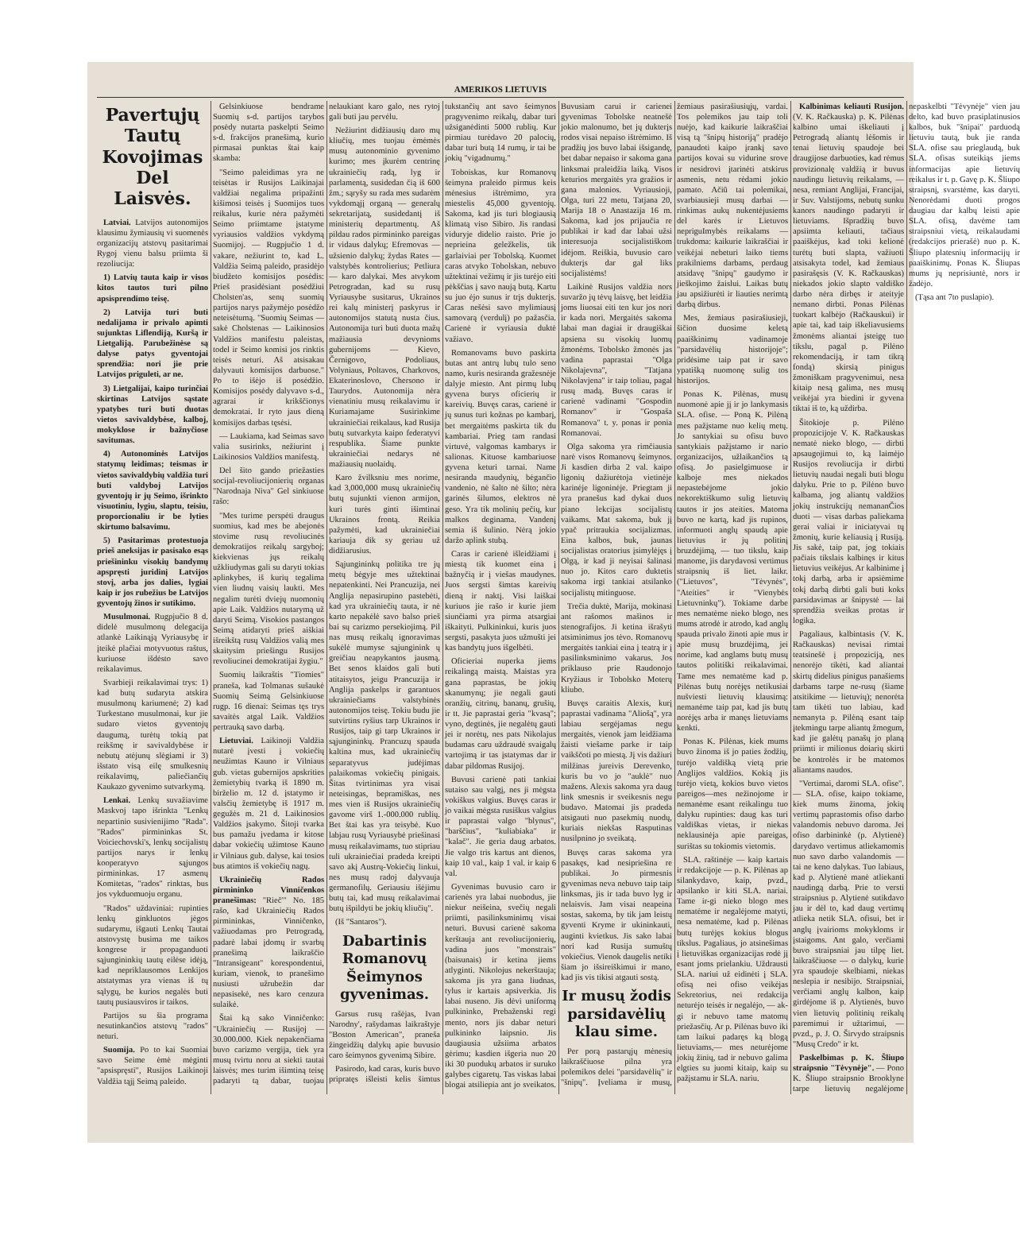AMERIKOS LIETUVIS
Pavertųjų Tautų Kovojimas Del Laisvės.
Latviai. Latvijos autonomijos klausimu žymiausių vi suomenės organizacijų atstovų pasitarimai Rygoj vienu balsu priimta ši rezoliucija:
1) Latvių tauta kaip ir visos kitos tautos turi pilno apsisprendimo teisę.
2) Latvija turi buti nedalijama ir privalo apimti sujunktas Liflendiją, Kuršą ir Lietgaliją. Parubežinėse są dalyse patys gyventojai sprendžia: nori jie prie Latvijos priguleti, ar ne.
3) Lietgalijai, kaipo turinčiai skirtinas Latvijos sąstate ypatybes turi buti duotas vietos savivaldybėse, kalboj, mokyklose ir bažnyčiose savitumas.
4) Autonominės Latvijos statymų leidimas; teismas ir vietos savivaldybių valdžia turi buti valdyboj Latvijos gyventojų ir jų Seimo, išrinkto visuotiniu, lygiu, slaptu, teisiu, proporcionaliu ir be lyties skirtumo balsavimu.
5) Pasitarimas protestuoja prieš aneksijas ir pasisako esąs priešininku visokių bandymų apspręsti juridinį Latvijos stovį, arba jos dalies, lygiai kaip ir jos rubežius be Latvijos gyventojų žinos ir sutikimo.
Musulmonai. Rugpjučio 8 d. didelė musulmonų delegacija atlankė Laikinąją Vyriausybę ir įteikė plačiai motyvuotus raštus, kuriuose išdėsto savo reikalavimus.
Svarbieji reikalavimai trys: 1) kad butų sudaryta atskira musulmonų kariumenė; 2) kad Turkestano musulmonai, kur jie sudaro vietos gyventojų daugumą, turėtų tokią pat reikšmę ir savivaldybėse ir nebutų atėjunų slėgiami ir 3) išstato visą eilę smulkesnių reikalavimų, paliečiančių Kaukazo gyvenimo sutvarkymą.
Lenkai. Lenkų suvažiavime Maskvoj tapo išrinkta "Lenkų nepartinio susivienijimo "Rada". "Rados" pirmininkas St. Voiciechovski's, lenkų socijalistų partijos narys ir lenkų kooperatyvo sąjungos pirmininkas. 17 asmenų Komitetas, "rados" rinktas, bus jos vykduomuoju organu.
"Rados" uždaviniai: rupinties lenkų ginkluotos jėgos sudarymu, išgauti Lenkų Tautai atstovystę busima me taikos kongrese ir propaganduoti sąjungininkių tautų eilėse idėją, kad nepriklausomos Lenkijos atstatymas yra vienas iš tų sąlygų, be kurios negalės buti tautų pusiausviros ir taikos.
Partijos su šia programa nesutinkančios atstovų "rados" neturi.
Suomija. Po to kai Suomiai savo Seime ėmė mėginti "apsispręsti", Rusijos Laikinoji Valdžia tąjį Seimą paleido.
Gelsinkiuose bendrame Suomių s-d. partijos tarybos posėdy nutarta paskelpti Seimo s-d. frakcijos pranešimą, kurio pirmasai punktas štai kaip skamba:
"Seimo paleidimas yra ne teisėtas ir Rusijos Laikinajai valdžiai negalima pripažinti kišimosi teisės į Suomijos tuos reikalus, kurie nėra pažymėti Seimo priimtame įstatyme vyriausios valdžios vykdymą Suomijoj. — Rugpjučio 1 d. vakare, nežiurint to, kad L. Valdžia Seimą paleido, prasidėjo biudžeto komisijos posėdis: Prieš prasidėsiant posėdžiui Cholsten'as, senų suomių partijos narys pažymėjo posėdžo neteisėtumą. "Suomių Seimas — sakė Cholstenas — Laikinosios Valdžios manifestu paleistas, todel ir Seimo komisi jos rinktis teisės neturi. Aš atsisakau dalyvauti komisijos darbuose." Po to išėjo iš posėdžio. Komisijos posėdy dalyvavo s-d., agrarai ir krikščionys demokratai. Ir ryto jaus dieną komisijos darbas tęsėsi.
— Laukiama, kad Seimas savo valia susirinks, nežiurint į Laikinosios Valdžios manifestą.
Del šito gando priežasties socijal-revoliucijonierių organas "Narodnaja Niva" Gel sinkiuose rašo:
"Mes turime perspėti draugus suomius, kad mes be abejonės stovime rusų revoliucinės demokratijos reikalų sargyboj; kiekvienas jųs reikalų užkliudymas gali su daryti tokias aplinkybes, iš kurių tegalima vien liudnų vaisių laukti. Mes negalim turėti dviejų nuomonių apie Laik. Valdžios nutarymą už daryti Seimą. Visokios pastangos Seimą atidaryti prieš aiškiai išreikštą rusų Valdžios valią mes skaitysim priešingu Rusijos revoliucinei demokratijai žygiu."
Suomių laikraštis "Tiomies" praneša, kad Tolmanas sušaukė Suomių Seimą Gelsinkiuose rugp. 16 dienai: Seimas tęs trys savaitės atgal Laik. Valdžios pertrauką savo darbą.
Lietuviai. Laikinoji Valdžia nutarė įvesti į vokiečių neužimtas Kauno ir Vilniaus gub. vietas gubernijos apskrities žemietybių tvarką iš 1890 m. birželio m. 12 d. įstatymo ir valsčių žemietybę iš 1917 m. gegužės m. 21 d. Laikinosios Valdžios įsakymo. Šitoji tvarka bus pamažu įvedama ir kitose dabar vokiečių užimtose Kauno ir Vilniaus gub. dalyse, kai tosios bus atimtos iš vokiečių nagų.
Ukrainiečių Rados pirmininko Vinničenkos pranešimas: "Riečʹ" No. 185 rašo, kad Ukrainiečių Rados pirmininkas, Vinničenko, važiuodamas pro Petrogradą, padarė labai įdomų ir svarbų pranešimą laikraščio "Intransigeant" korespondentui, kuriam, vienok, to pranešimo nusiusti užrubežin dar nepasisekė, nes karo cenzura sulaikė.
Štai ką sako Vinničenko: "Ukrainiečių — Rusijoj — 30.000.000. Kiek nepakenčiama buvo carizmo vergija, tiek yra musų tvirtu noru at siekti tautai laisvės; mes turim išimtiną teisę padaryti tą dabar, tuojau nelaukiant karo galo, nes rytoj gali buti jau pervėlu.
Nežiurint didžiausių daro mų kliučių, mes tuojau ėmėmės musų autonominio gyvenimo kurimo; mes įkurėm centrinę ukrainiečių radą, lyg ir parlamentą, susidedan čią iš 600 žm.; sąryšy su rada mes sudarėm vykdomąjį organą — generalų sekretarijatą, susidedantį iš ministerių departmentų. Aš pildau rados pirmininko pareigas ir vidaus dalykų; Efremovas — užsienio dalykų; žydas Rates — valstybės kontrolierius; Petliura — karo dalykai. Mes atvykom Petrogradan, kad su rusų Vyriausybe susitarus, Ukrainos rei kalų ministerį paskyrus ir autonomijos statutą nusta čius. Autonomija turi buti duota mažų mažiausia devynioms gubernijoms — Kievo, Černigovo, Podoliaus, Volyniaus, Poltavos, Charkovos, Ekaterinoslovo, Chersono ir Taurydos. Autonomija nėra vienatiniu musų reikalavimu ir Kuriamajame Susirinkime ukrainiečiai reikalaus, kad Rusija butų sutvarkyta kaipo federatyvi respublika. Šiame punkte ukrainiečiai nedarys nė mažiausių nuolaidų.
Karo žvilksniu mes norime, kad 3,000,000 musų ukrainiečių butų sujunkti vienon armijon, kuri turės ginti išimtinai Ukrainos frontą. Reikia pažymėti, kad ukrainiečiai kariauja dik sy geriau už didžiarusius.
Sąjungininkų politika tre jų metų bėgyje mes užtektinai nepatenkinti. Nei Prancuzija, nei Anglija nepasirupino pastebėti, kad yra ukrainiečių tauta, ir nė karto nepakėlė savo balso prieš bai sų carizmo persekiojimą. Pil nas musų reikalų ignoravimas sukėlė mumyse sąjunginink ų greičiau neapykantos jausmą. Bet senos klaidos gali buti atitaisytos, jeigu Prancuzija ir Anglija paskelps ir garantuos ukrainiečiams valstybinės autonomijos teisę. Tokiu budu jie sutvirtins ryšius tarp Ukrainos ir Rusijos, taip gi tarp Ukrainos ir sąjungininkų. Prancuzų spauda kaltina mus, kad ukrainiečių separatyvus judėjimas palaikomas vokiečių pinigais. Šitas tvirtinimas yra visai neteisingas, bepramiškas, nes mes vien iš Rusijos ukrainiečių gavome virš 1.-000.000 rublių. Bet štai kas yra teisybė. Kuo labjau rusų Vyriausybė priešinasi musų reikalavimams, tuo stipriau tuli ukrainiečiai pradeda kreipti savo akį Austrų-Vokiečių linkui, nes musų radoj dalyvauja germanofilų. Geriausiu išėjimu butų tai, kad musų reikalavimai butų išpildyti be jokių kliučių".
(Iš "Santaros").
Dabartinis Romanovų Šeimynos gyvenimas.
Garsus rusų rašėjas, Ivan Narodny', rašydamas laikraštyje "Boston American", praneša žingeidžių dalykų apie buvusio caro šeimynos gyvenimą Sibire.
Pasirodo, kad caras, kuris buvo pripratęs išleisti kelis šimtus tukstančių ant savo šeimynos pragyvenimo reikalų, dabar turi užsiganėdinti 5000 rublių. Kur pirmiau turėdavo 20 palocių, dabar turi butą 14 rumų, ir tai be jokių "vigadnumų."
Toboiskas, kur Romanovų šeimyna praleido pirmus keis mėnesius ištrėmimo, yra miestelis 45,000 gyventojų. Sakoma, kad jis turi blogiausią klimatą viso Sibiro. Jis randasi viduryje didelio raisto. Prie jo neprieina geležkelis, tik garlaiviai per Tobolską. Kuomet caras atvyko Tobolskan, nebuvo užtektinai vežimų ir jis turėjo eiti pėkščias į savo naują butą. Kartu su juo ėjo sunus ir trįs dukterįs. Caras nešėsi savo mylimiausį samovarą (verdulį) po pažasčia. Carienė ir vyriausia duktė važiavo.
Romanovams buvo paskirta butas ant antrų lubų tulo seno namo, kuris nesiranda gražesnėje dalyje miesto. Ant pirmų lubų gyvena burys oficierių ir kareivių. Buvęs caras, carienė ir jų sunus turi kožnas po kambarį, bet mergaitėms paskirta tik du kambariai. Prieg tam randasi virtuvė, valgomas kambarys ir salionas. Kituose kambariuose gyvena keturi tarnai. Name nesiranda maudynių, bėgančio vandenio, nė šalto nė šilto; nėra garinės šilumos, elektros nė geso. Yra tik molinių pečių, kur malkos deginama. Vandenį semia iš šulinio. Nėrą jokio daržo aplink stubą.
Caras ir carienė išleidžiami į miestą tik kuomet eina į bažnyčią ir į viešas maudynes. Juos sergsti šimtas kareivių dieną ir naktį. Visi laiškai kuriuos jie rašo ir kurie jiem siunčiami yra pirma atsargiai iškaityti. Pulkininkui, kuris juos sergsti, pasakyta juos užmušti jei kas bandytų juos išgelbėti.
Oficieriai nuperka jiems reikalingą maistą. Maistas yra gana paprastas, be jokių skanumynų; jie negali gauti oranžių, citrinų, bananų, grušių, ir tt. Jie paprastai geria "kvasą"; vyno, degtinės, jie negalėtų gauti jei ir norėtų, nes pats Nikolajus budamas caru uždraudė svaigalų vartojimą ir tas įstatymas dar ir dabar pildomas Rusijoj.
Buvusi carienė pati tankiai sutaiso sau valgį, nes ji mėgsta vokiškus valgius. Buvęs caras ir jo vaikai mėgsta rusiškus valgius ir paprastai valgo "blynus", "barščius", "kuliabiaka" ir "kalač". Jie geria daug arbatos. Jie valgo tris kartus ant dienos, kaip 10 val., kaip 1 val. ir kaip 6 val.
Gyvenimas buvusio caro ir carienės yra labai nuobodus, jie niekur neišeina, svečių negali priimti, pasilinksminimų visai neturi. Buvusi carienė sakoma kerštauja ant revoliucijonierių, vadina juos "monstrais" (baisunais) ir ketina jiems atlyginti. Nikolojus nekerštauja; sakoma jis yra gana liudnas, tylus ir kartais apsiverkia. Jis labai nuseno. Jis dėvi uniformą pulkininko, Prebaženski regi mento, nors jis dabar neturi pulkininko laipsnio. Jis daugiausia užsiima arbatos gėrimu; kasdien išgeria nuo 20 iki 30 puodukų arbatos ir suruko galybes cigaretų. Tas viskas labai blogai atsiliepia ant jo sveikatos. Buvusiam carui ir carienei gyvenimas Tobolske neatnešė jokio malonumo, bet jų dukterįs rodos visai nepaiso ištrėmimo. Iš pradžių jos buvo labai išsigandę, bet dabar nepaiso ir sakoma gana linksmai praleidžia laiką. Visos keturios mergaitės yra gražios ir gana malonios. Vyriausioji, Olga, turi 22 metu, Tatjana 20, Marija 18 o Anastazija 16 m. Sakoma, kad jos prijaučia re publikai ir kad dar labai užsi interesuoja socijalistiškom idėjom. Reiškia, buvusio caro dukterįs dar gal liks socijalistėms!
Laikinė Rusijos valdžia nors suvaržo jų tėvų laisvę, bet leidžia joms liuosai eiti ten kur jos nori ir kada nori. Mergaitės sakoma labai man dagiai ir draugiškai apsiena su visokių luomų žmonėms. Tobolsko žmonės jas vadina paprastai "Olga Nikolajevna", "Tatjana Nikolavjena" ir taip toliau, pagal rusų madą. Buvęs caras ir carienė vadinami "Gospodin Romanov" ir "Gospaša Romanova" t. y. ponas ir ponia Romanovai.
Olga sakoma yra rimčiausia narė visos Romanovų šeimynos. Ji kasdien dirba 2 val. kaipo ligonių dažiurėtoja vietinėje karinėje ligoninėje. Priegtam ji yra pranešus kad dykai duos piano lekcijas socijalistų vaikams. Mat sakoma, buk jį ypač pritraukia socijalizmas. Eina kalbos, buk, jaunas socijalistas oratorius įsimylėjęs į Olgą, ir kad ji neyisai šalinasi nuo jo. Kitos caro duktetis sakoma irgi tankiai atsilanko socijalistų mitinguose.
Trečia duktė, Marija, mokinasi ant rašomos mašinos ir stenografijos. Ji ketina išrašyti atsiminimus jos tėvo. Romanovų mergaitės tankiai eina į teatrą ir į pasilinksminimo vakarus. Jos priklauso prie Raudonojo Kryžiaus ir Tobolsko Moterų kliubo.
Buvęs caraitis Alexis, kurį paprastai vadinama "Aliošą", yra labiau sergėjamas negu mergaitės, vienok jam leidžiama žaisti viešame parke ir taip vaikščoti po miestą. Jį vis dažiuri milžinas jureivis Derevenko, kuris bu vo jo "auklė" nuo mažens. Alexis sakoma yra daug link smesnis ir sveikesnis negu budavo. Matomai jis pradeda atsigauti nuo pasekmių nuodų, kuriais niekšas Rasputinas nusilpnino jo sveikatą.
Buvęs caras sakoma yra pasakęs, kad nesipriešina re publikai. Jo pirmesnis gyvenimas neva nebuvo taip taip linksmas, jis ir tada buvo lyg ir nelaisvis. Jam visai neapeina sostas, sakoma, by tik jam leistų gyventi Kryme ir ukininkauti, auginti kvietkus. Jis sako labai nori kad Rusija sumuštų vokiečius. Vienok daugelis netiki šiam jo išsireiškimui ir mano, kad jis vis tikisi atgauti sostą.
Ir musų žodis parsidavėlių klau sime.
Per porą pastarųjų mėnesių laikraščiuose pilna yra polemikos delei "parsidavėlių" ir "šnipų". Įveliama ir musų, žemiaus pasirašiusiųjų, vardai. Tos polemikos jau taip toli nuėjo, kad kaikurie laikraščiai visą tą "šnipų historiją" pradėjo panaudoti kaipo įrankį savo partijos kovai su vidurine srove ir nesidrovi įtarinėti atskirus asmenis, netu rėdami jokio pamato. Ačiū tai polemikai, svarbiausieji musų darbai — rinkimas aukų nukentėjusiems del karės ir Lietuvos nepriguImybės reikalams — trukdoma: kaikurie laikraščiai ir veikėjai nebeturi laiko tiems prakilniems darbams, perdaug atsidavę "šnipų" gaudymo ir jieškojimo žaislui. Laikas butų jau apsižiurėti ir liauties nerimtą darbą dirbus.
Mes, žemiaus pasirašiusieji, šičion duosime keletą paaiškinimų vadinamoje "parsidavėlių historijoje"; pridėsime taip pat ir savo ypatišką nuomonę sulig tos historijos.
Ponas K. Pilėnas, musų nuomonė apie jį ir jo lankymasis SLA. ofise. — Poną K. Pilėną mes pažįstame nuo kelių metų. Jo santykiai su ofisu buvo santykiais pažįstamo ir nario organizacijos, užlaikančios tą ofisą. Jo pasielgimuose ir kalboje mes niekados nepastebėjome jokio nekorektiškumo sulig lietuvių tautos ir jos ateities. Matoma buvo ne kartą, kad jis rupinos, informuoti anglų spaudą apie lietuvius ir jų politinį bruzdėjimą, — tuo tikslu, kaip manome, jis darydavosi vertimus straipsnių iš liet. laikr. ("Lietuvos", "Tėvynės", "Ateities" ir "Vienybės Lietuvninkų"). Tokiame darbe mes nematėme nieko blogo, nes mums atrodė ir atrodo, kad anglų spauda privalo žinoti apie mus ir apie musų bruzdėjimą, jei norime, kad anglams butų musų tautos politiški reikalavimai. Tame mes nematėme kad p. Pilėnas butų norėjęs netikusiai nušviesti lietuvių klausimą: nemanėme taip pat, kad jis butų norėjęs arba ir manęs lietuviams kenkti.
Ponas K. Pilėnas, kiek mums buvo žinoma iš jo paties žodžių, turėjo valdišką vietą prie Anglijos valdžios. Kokią jis turėjo vietą, kokios buvo vietos pareigos—mes nežinojome ir nemanėme esant reikalingu tuo dalyku rupinties: daug kas turi valdiškas vietas, ir niekas neklausinėja apie pareigas, surištas su tokiomis vietomis.
SLA. raštinėje — kaip kartais ir redakcijoje — p. K. Pilėnas ap silankydavo, kaip, pvzd., apsilanko ir kiti SLA. nariai. Tame ir-gi nieko blogo mes nematėme ir negalėjome matyti, nesa nematėme, kad p. Pilėnas butų turėjęs kokius blogus tikslus. Pagaliaus, jo atsinešimas į lietuviškas organizacijas rodė jį esant joms prielankiu. Uždrausti SLA. nariui už eidinėti į SLA. ofisą nei ofiso veikėjas Sekretorius, nei redakcija neturėjo teisės ir negalėjo, — ak-gi ir nebuvo tame matomų priežasčių. Ar p. Pilėnas buvo iki tam laikui padaręs ką blogą lietuviams,— mes neturėjome jokių žinių, tad ir nebuvo galima elgties su juomi kitaip, kaip su pažįstamu ir SLA. nariu.
Kalbinimas keliauti Rusijon. (V. K. Račkauska) p. K. Pilėnas kalbino umai iškeliauti į Petrogradą aliantų lėšomis ir tenai lietuvių spaudoje bei draugijose darbuoties, kad rėmus provizionalę valdžią ir buvus naudingu lietuvių reikalams, — nesa, remiant Anglijai, Francijai, ir Suv. Valstijoms, nebutų sunku kanors naudingo padaryti ir lietuviams. Išpradžių buvo apsiimta keliauti, tačiaus paaiškėjus, kad toki kelionė turėtų buti slapta, važiuoti atsisakyta todel, kad žemiaus pasirašęsis (V. K. Račkauskas) niekados jokio slapto valdiško darbo nėra dirbęs ir ateityje nemano dirbti. Ponas Pilėnas tuokart kalbėjo (Račkauskui) ir apie tai, kad taip iškeliavusiems žmonėms aliantai įsteigę tuo tikslu, pagal p. Pilėno rekomendaciją, ir tam tikrą fondą) skirsią pinigus žmoniškam pragyvenimui, nesa kitaip nesą galima, nes musų veikėjai yra biedini ir gyvena tiktai iš to, ką uždirba.
Šitokioje p. Pilėno propozicijoje V. K. Račkauskas nematė nieko blogo, — dirbti apsaugojimui to, ką laimėjo Rusijos revoliucija ir dirbti lietuvių naudai negali buti blogu dalyku. Prie to p. Pilėno buvo kalbama, jog aliantų valdžios jokių instrukcijų nemananČios duoti — visas darbas paliekama gerai valiai ir iniciatyvai tų žmonių, kurie keliausią į Rusiją. Jis sakė, taip pat, jog tokiais pačiais tikslais kalbinęs ir kitus lietuvius veikėjus. Ar kalbinime į tokį darbą, arba ir apsiėmime tokį darbą dirbti gali buti koks parsidavimas ar šnipystė — lai sprendžia sveikas protas ir logika.
Pagaliaus, kalbintasis (V. K. Račkauskas) nevisai rimtai teatsinešė į propoziciją, nes nenorėjo tikėti, kad aliantai skirtų didelius pinigus panašiems darbams tarpe ne-rusų (šiame atsitikime — lietuvių); nenorėta tam tikėti tuo labiau, kad nemanyta p. Pilėną esant taip įtekmingu tarpe aliantų žmogum, kad jie galėtų panašų jo planą priimti ir milionus doiarių skirti be kontrolės ir be matomos aliantams naudos.
"Vertimai, daromi SLA. ofise". — SLA. ofise, kaipo tokiame, kiek mums žinoma, jokių vertimų paprastomis ofiso darbo valandomis nebuvo daroma. Jei ofiso darbininkė (p. Alytienė) darydavo vertimus atliekamomis nuo savo darbo valandomis — tai ne keno dalykas. Tuo labiaus, kad p. Alytienė manė atliekanti naudingą darbą. Prie to versti straipsnius p. Alytienė sutikdavo jau ir dėl to, kad daug vertimų atlieka netik SLA. ofisui, bet ir anglų įvairioms mokykloms ir įstaigoms. Ant galo, verčiami buvo straipsniai jau tilpę liet. laikraščiuose — o dalykų, kurie yra spaudoje skelbiami, niekas neslepia ir nesibijo. Straipsniai, verčiami anglų kalbon, kaip girdėjome iš p. Alytienės, buvo vien lietuvių politinių reikalų paremimui ir užtarimui, — pvzd., p. J. O. Širvydo straipsnis "Musų Credo" ir kt.
Paskelbimas p. K. Šliupo straipsnio "Tėvynėje". — Pono K. Šliupo straipsnio Brooklyne tarpe lietuvių negalėjome nepaskelbti "Tėvynėje" vien jau delto, kad buvo prasiplatinusios kalbos, buk "šnipai" parduodą lietuviu tautą, buk jie randa SLA. ofise sau prieglaudą, buk SLA. ofisas suteikiąs jiems informacijas apie lietuvių reikalus ir t. p. Gavę p. K. Šliupo straipsnį, svarstėme, kas daryti. Nenorėdami duoti progos daugiau dar kalbų leisti apie SLA. ofisą, davėme tam straipsniui vietą, reikalaudami (redakcijos prierašė) nuo p. K. Šliupo platesnių informacijų ir paaiškinimų. Ponas K. Šliupas mums jų neprisiuntė, nors ir žadėjo.
(Tąsa ant 7to puslapio).